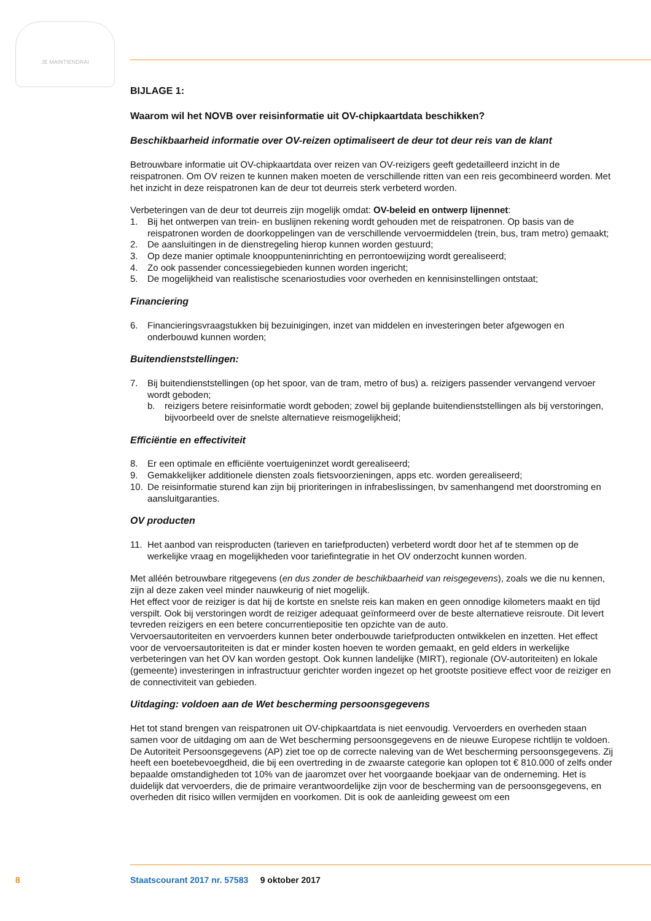JE MAINTIENDRAI
BIJLAGE 1:
Waarom wil het NOVB over reisinformatie uit OV-chipkaartdata beschikken?
Beschikbaarheid informatie over OV-reizen optimaliseert de deur tot deur reis van de klant
Betrouwbare informatie uit OV-chipkaartdata over reizen van OV-reizigers geeft gedetailleerd inzicht in de reispatronen. Om OV reizen te kunnen maken moeten de verschillende ritten van een reis gecombineerd worden. Met het inzicht in deze reispatronen kan de deur tot deurreis sterk verbeterd worden.
Verbeteringen van de deur tot deurreis zijn mogelijk omdat: OV-beleid en ontwerp lijnennet:
1. Bij het ontwerpen van trein- en buslijnen rekening wordt gehouden met de reispatronen. Op basis van de reispatronen worden de doorkoppelingen van de verschillende vervoermiddelen (trein, bus, tram metro) gemaakt;
2. De aansluitingen in de dienstregeling hierop kunnen worden gestuurd;
3. Op deze manier optimale knooppunteninrichting en perrontoewijzing wordt gerealiseerd;
4. Zo ook passender concessiegebieden kunnen worden ingericht;
5. De mogelijkheid van realistische scenariostudies voor overheden en kennisinstellingen ontstaat;
Financiering
6. Financieringsvraagstukken bij bezuinigingen, inzet van middelen en investeringen beter afgewogen en onderbouwd kunnen worden;
Buitendienststellingen:
7. Bij buitendienststellingen (op het spoor, van de tram, metro of bus) a. reizigers passender vervangend vervoer wordt geboden;
b. reizigers betere reisinformatie wordt geboden; zowel bij geplande buitendienststellingen als bij verstoringen, bijvoorbeeld over de snelste alternatieve reismogelijkheid;
Efficiëntie en effectiviteit
8. Er een optimale en efficiënte voertuigeninzet wordt gerealiseerd;
9. Gemakkelijker additionele diensten zoals fietsvoorzieningen, apps etc. worden gerealiseerd;
10. De reisinformatie sturend kan zijn bij prioriteringen in infrabeslissingen, bv samenhangend met doorstroming en aansluitgaranties.
OV producten
11. Het aanbod van reisproducten (tarieven en tariefproducten) verbeterd wordt door het af te stemmen op de werkelijke vraag en mogelijkheden voor tariefintegratie in het OV onderzocht kunnen worden.
Met alléén betrouwbare ritgegevens (en dus zonder de beschikbaarheid van reisgegevens), zoals we die nu kennen, zijn al deze zaken veel minder nauwkeurig of niet mogelijk.
Het effect voor de reiziger is dat hij de kortste en snelste reis kan maken en geen onnodige kilometers maakt en tijd verspilt. Ook bij verstoringen wordt de reiziger adequaat geïnformeerd over de beste alternatieve reisroute. Dit levert tevreden reizigers en een betere concurrentiepositie ten opzichte van de auto.
Vervoersautoriteiten en vervoerders kunnen beter onderbouwde tariefproducten ontwikkelen en inzetten. Het effect voor de vervoersautoriteiten is dat er minder kosten hoeven te worden gemaakt, en geld elders in werkelijke verbeteringen van het OV kan worden gestopt. Ook kunnen landelijke (MIRT), regionale (OV-autoriteiten) en lokale (gemeente) investeringen in infrastructuur gerichter worden ingezet op het grootste positieve effect voor de reiziger en de connectiviteit van gebieden.
Uitdaging: voldoen aan de Wet bescherming persoonsgegevens
Het tot stand brengen van reispatronen uit OV-chipkaartdata is niet eenvoudig. Vervoerders en overheden staan samen voor de uitdaging om aan de Wet bescherming persoonsgegevens en de nieuwe Europese richtlijn te voldoen. De Autoriteit Persoonsgegevens (AP) ziet toe op de correcte naleving van de Wet bescherming persoonsgegevens. Zij heeft een boetebevoegdheid, die bij een overtreding in de zwaarste categorie kan oplopen tot € 810.000 of zelfs onder bepaalde omstandigheden tot 10% van de jaaromzet over het voorgaande boekjaar van de onderneming. Het is duidelijk dat vervoerders, die de primaire verantwoordelijke zijn voor de bescherming van de persoonsgegevens, en overheden dit risico willen vermijden en voorkomen. Dit is ook de aanleiding geweest om een
8
Staatscourant 2017 nr. 57583 9 oktober 2017